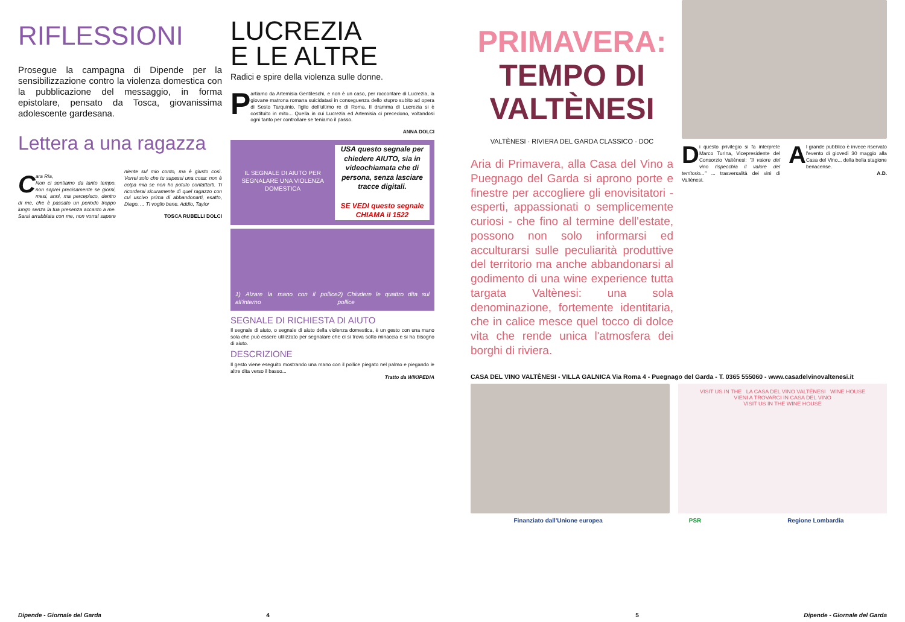RIFLESSIONI
Prosegue la campagna di Dipende per la sensibilizzazione contro la violenza domestica con la pubblicazione del messaggio, in forma epistolare, pensato da Tosca, giovanissima adolescente gardesana.
Lettera a una ragazza
Cara Ria,
Non ci sentiamo da tanto tempo, non saprei precisamente se giorni, mesi, anni, ma percepisco, dentro di me, che è passato un periodo troppo lungo senza la tua presenza accanto a me. Sarai arrabbiata con me, non vorrai sapere niente sul mio conto, ma è giusto così. Vorrei solo che tu sapessi una cosa: non è colpa mia se non ho potuto contattarti. Ti ricorderai sicuramente di quel ragazzo con cui uscivo prima di abbandonarti, esatto, Diego. ... Ti voglio bene. Addio, Taylor
TOSCA RUBELLI DOLCI
LUCREZIA
E LE ALTRE
Radici e spire della violenza sulle donne.
Partiamo da Artemisia Gentileschi, e non è un caso, per raccontare di Lucrezia, la giovane matrona romana suicidatasi in conseguenza dello stupro subito ad opera di Sesto Tarquinio, figlio dell'ultimo re di Roma. Il dramma di Lucrezia si è costituito in mito... Quella in cui Lucrezia ed Artemisia ci precedono, voltandosi ogni tanto per controllare se teniamo il passo.
ANNA DOLCI
IL SEGNALE DI AIUTO PER SEGNALARE UNA VIOLENZA DOMESTICA
USA questo segnale per chiedere AIUTO, sia in videochiamata che di persona, senza lasciare tracce digitali.
SE VEDI questo segnale CHIAMA il 1522
1) Alzare la mano con il pollice all'interno 2) Chiudere le quattro dita sul pollice
SEGNALE DI RICHIESTA DI AIUTO
Il segnale di aiuto, o segnale di aiuto della violenza domestica, è un gesto con una mano sola che può essere utilizzato per segnalare che ci si trova sotto minaccia e si ha bisogno di aiuto.
DESCRIZIONE
Il gesto viene eseguito mostrando una mano con il pollice piegato nel palmo e piegando le altre dita verso il basso...
Tratto da WIKIPEDIA
Dipende - Giornale del Garda 4
PRIMAVERA:
TEMPO DI
VALTÈNESI
VALTÈNESI · RIVIERA DEL GARDA CLASSICO · DOC
Aria di Primavera, alla Casa del Vino a Puegnago del Garda si aprono porte e finestre per accogliere gli enovisitatori - esperti, appassionati o semplicemente curiosi - che fino al termine dell'estate, possono non solo informarsi ed acculturarsi sulle peculiarità produttive del territorio ma anche abbandonarsi al godimento di una wine experience tutta targata Valtènesi: una sola denominazione, fortemente identitaria, che in calice mesce quel tocco di dolce vita che rende unica l'atmosfera dei borghi di riviera.
Di questo privilegio si fa interprete Marco Turina, Vicepresidente del Consorzio Valtènesi: "Il valore del vino rispecchia il valore del territorio..." ... trasversalità dei vini di Valtènesi.
Al grande pubblico è invece riservato l'evento di giovedì 30 maggio alla Casa del Vino... della bella stagione benacense.
A.D.
CASA DEL VINO VALTÈNESI - VILLA GALNICA Via Roma 4 - Puegnago del Garda - T. 0365 555060 - www.casadelvinovaltenesi.it
VISIT US IN THE LA CASA DEL VINO VALTÈNESI WINE HOUSE
VIENI A TROVARCI IN CASA DEL VINO
VISIT US IN THE WINE HOUSE
Finanziato dall'Unione europea PSR Regione Lombardia
5 Dipende - Giornale del Garda